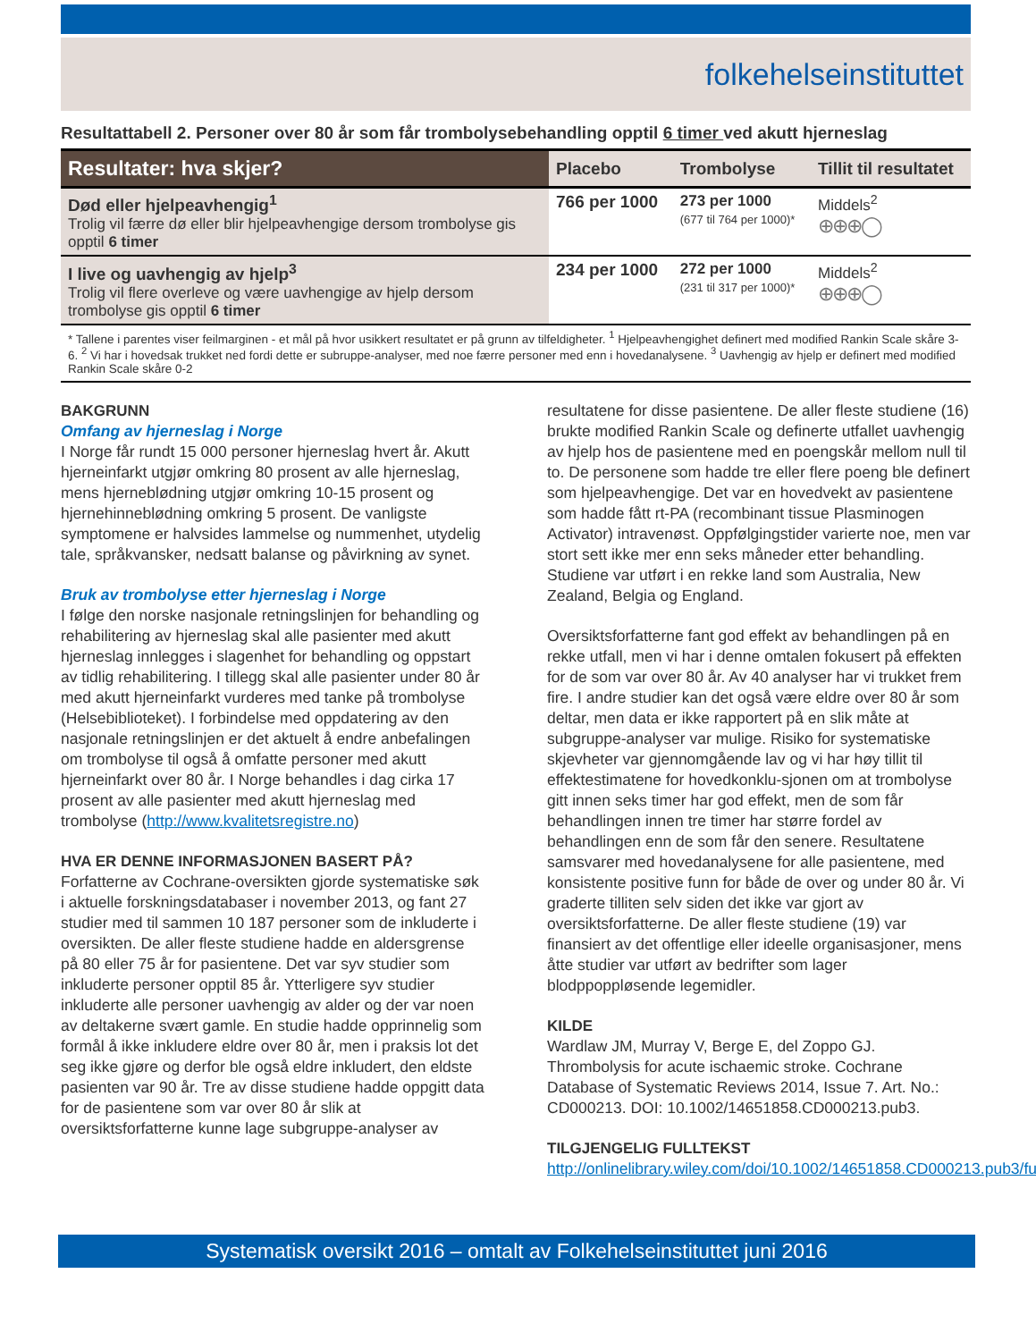folkehelseinstituttet
Resultattabell 2. Personer over 80 år som får trombolysebehandling opptil 6 timer ved akutt hjerneslag
| Resultater: hva skjer? | Placebo | Trombolyse | Tillit til resultatet |
| --- | --- | --- | --- |
| Død eller hjelpeavhengig<sup>1</sup> Trolig vil færre dø eller blir hjelpeavhengige dersom trombolyse gis opptil 6 timer | 766 per 1000 | 273 per 1000 (677 til 764 per 1000)* | Middels<sup>2</sup> ⊕⊕⊕◯ |
| I live og uavhengig av hjelp<sup>3</sup> Trolig vil flere overleve og være uavhengige av hjelp dersom trombolyse gis opptil 6 timer | 234 per 1000 | 272 per 1000 (231 til 317 per 1000)* | Middels<sup>2</sup> ⊕⊕⊕◯ |
* Tallene i parentes viser feilmarginen - et mål på hvor usikkert resultatet er på grunn av tilfeldigheter. <sup>1</sup> Hjelpeavhengighet definert med modified Rankin Scale skåre 3-6. <sup>2</sup> Vi har i hovedsak trukket ned fordi dette er subruppe-analyser, med noe færre personer med enn i hovedanalysene. <sup>3</sup> Uavhengig av hjelp er definert med modified Rankin Scale skåre 0-2
BAKGRUNN
Omfang av hjerneslag i Norge
I Norge får rundt 15 000 personer hjerneslag hvert år. Akutt hjerneinfarkt utgjør omkring 80 prosent av alle hjerneslag, mens hjerneblødning utgjør omkring 10-15 prosent og hjernehinneblødning omkring 5 prosent. De vanligste symptomene er halvsides lammelse og nummenhet, utydelig tale, språkvansker, nedsatt balanse og påvirkning av synet.
Bruk av trombolyse etter hjerneslag i Norge
I følge den norske nasjonale retningslinjen for behandling og rehabilitering av hjerneslag skal alle pasienter med akutt hjerneslag innlegges i slagenhet for behandling og oppstart av tidlig rehabilitering. I tillegg skal alle pasienter under 80 år med akutt hjerneinfarkt vurderes med tanke på trombolyse (Helsebiblioteket). I forbindelse med oppdatering av den nasjonale retningslinjen er det aktuelt å endre anbefalingen om trombolyse til også å omfatte personer med akutt hjerneinfarkt over 80 år. I Norge behandles i dag cirka 17 prosent av alle pasienter med akutt hjerneslag med trombolyse (http://www.kvalitetsregistre.no)
HVA ER DENNE INFORMASJONEN BASERT PÅ?
Forfatterne av Cochrane-oversikten gjorde systematiske søk i aktuelle forskningsdatabaser i november 2013, og fant 27 studier med til sammen 10 187 personer som de inkluderte i oversikten. De aller fleste studiene hadde en aldersgrense på 80 eller 75 år for pasientene. Det var syv studier som inkluderte personer opptil 85 år. Ytterligere syv studier inkluderte alle personer uavhengig av alder og der var noen av deltakerne svært gamle. En studie hadde opprinnelig som formål å ikke inkludere eldre over 80 år, men i praksis lot det seg ikke gjøre og derfor ble også eldre inkludert, den eldste pasienten var 90 år. Tre av disse studiene hadde oppgitt data for de pasientene som var over 80 år slik at oversiktsforfatterne kunne lage subgruppe-analyser av
resultatene for disse pasientene. De aller fleste studiene (16) brukte modified Rankin Scale og definerte utfallet uavhengig av hjelp hos de pasientene med en poengskår mellom null til to. De personene som hadde tre eller flere poeng ble definert som hjelpeavhengige. Det var en hovedvekt av pasientene som hadde fått rt-PA (recombinant tissue Plasminogen Activator) intravenøst. Oppfølgingstider varierte noe, men var stort sett ikke mer enn seks måneder etter behandling. Studiene var utført i en rekke land som Australia, New Zealand, Belgia og England.
Oversiktsforfatterne fant god effekt av behandlingen på en rekke utfall, men vi har i denne omtalen fokusert på effekten for de som var over 80 år. Av 40 analyser har vi trukket frem fire. I andre studier kan det også være eldre over 80 år som deltar, men data er ikke rapportert på en slik måte at subgruppe-analyser var mulige. Risiko for systematiske skjevheter var gjennomgående lav og vi har høy tillit til effektestimatene for hovedkonklu-sjonen om at trombolyse gitt innen seks timer har god effekt, men de som får behandlingen innen tre timer har større fordel av behandlingen enn de som får den senere. Resultatene samsvarer med hovedanalysene for alle pasientene, med konsistente positive funn for både de over og under 80 år. Vi graderte tilliten selv siden det ikke var gjort av oversiktsforfatterne. De aller fleste studiene (19) var finansiert av det offentlige eller ideelle organisasjoner, mens åtte studier var utført av bedrifter som lager blodpроppløsende legemidler.
KILDE
Wardlaw JM, Murray V, Berge E, del Zoppo GJ. Thrombolysis for acute ischaemic stroke. Cochrane Database of Systematic Reviews 2014, Issue 7. Art. No.: CD000213. DOI: 10.1002/14651858.CD000213.pub3.
TILGJENGELIG FULLTEKST
http://onlinelibrary.wiley.com/doi/10.1002/14651858.CD000213.pub3/full
Systematisk oversikt 2016 – omtalt av Folkehelseinstituttet juni 2016